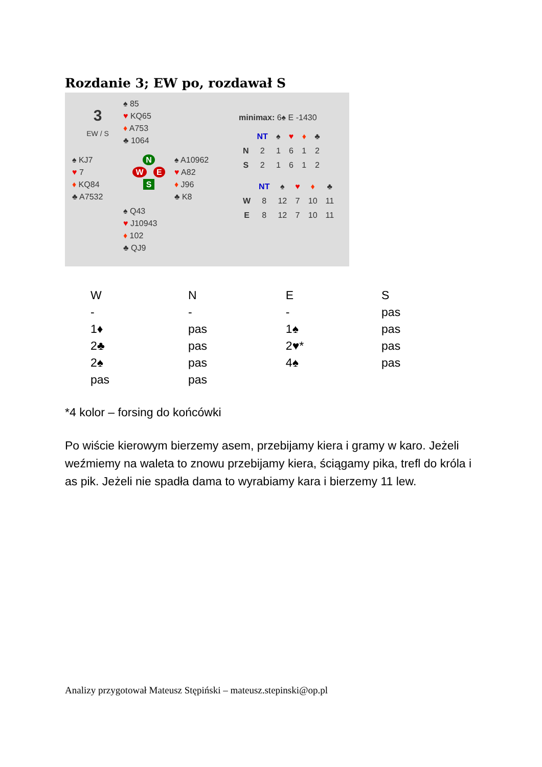Rozdanie 3; EW po, rozdawał S
3
EW / S
♠ 85
♥ KQ65
♦ A753
♣ 1064
♠ KJ7
♥ 7
♦ KQ84
♣ A7532
N
W E
S
♠ A10962
♥ A82
♦ J96
♣ K8
♠ Q43
♥ J10943
♦ 102
♣ QJ9
minimax: 6♠ E -1430
| | NT | ♠ | ♥ | ♦ | ♣ |
| --- | --- | --- | --- | --- | --- |
| N | 2 | 1 | 6 | 1 | 2 |
| S | 2 | 1 | 6 | 1 | 2 |
| | NT | ♠ | ♥ | ♦ | ♣ |
| --- | --- | --- | --- | --- | --- |
| W | 8 | 12 | 7 | 10 | 11 |
| E | 8 | 12 | 7 | 10 | 11 |
| W | N | E | S |
| - | - | - | pas |
| 1♦ | pas | 1♠ | pas |
| 2♣ | pas | 2♥* | pas |
| 2♠ | pas | 4♠ | pas |
| pas | pas | | |
*4 kolor – forsing do końcówki
Po wiście kierowym bierzemy asem, przebijamy kiera i gramy w karo. Jeżeli weźmiemy na waleta to znowu przebijamy kiera, ściągamy pika, trefl do króla i as pik. Jeżeli nie spadła dama to wyrabiamy kara i bierzemy 11 lew.
Analizy przygotował Mateusz Stępiński – mateusz.stepinski@op.pl